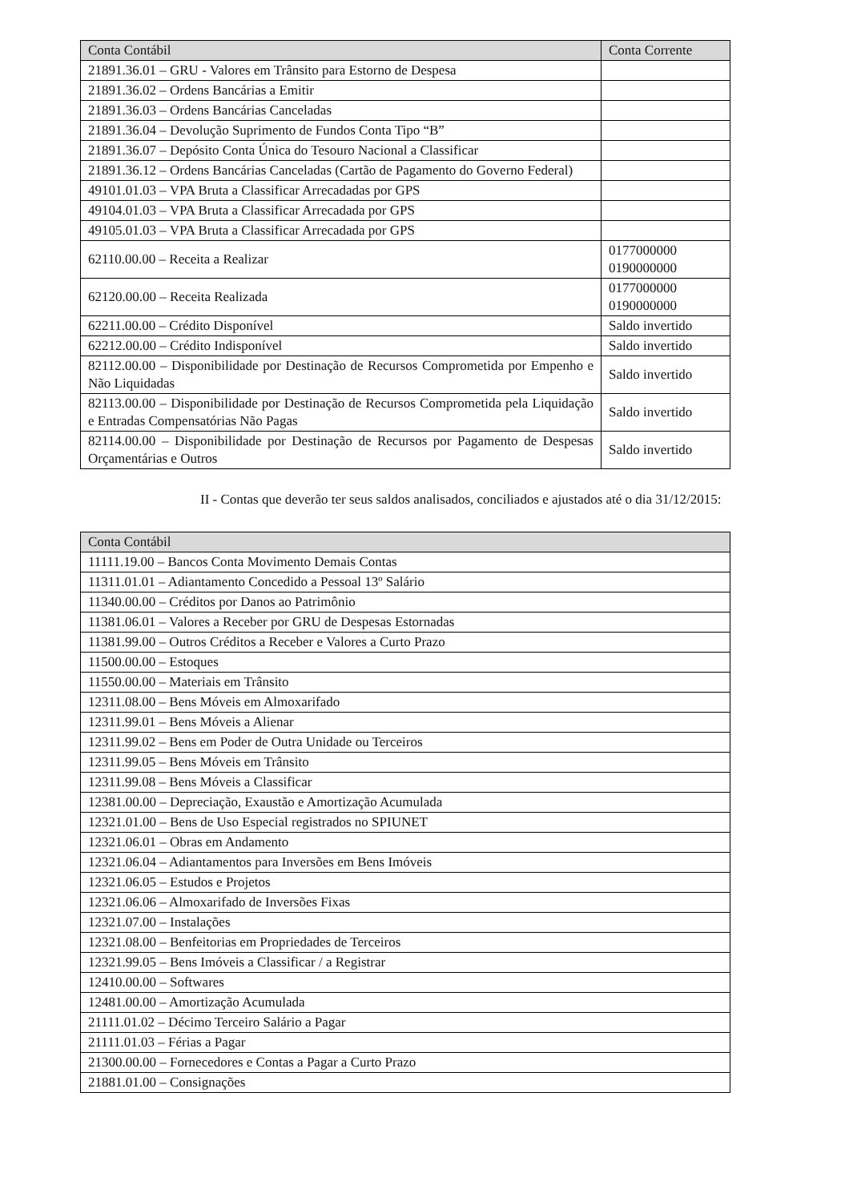| Conta Contábil | Conta Corrente |
| --- | --- |
| 21891.36.01 – GRU - Valores em Trânsito para Estorno de Despesa | |
| 21891.36.02 – Ordens Bancárias a Emitir | |
| 21891.36.03 – Ordens Bancárias Canceladas | |
| 21891.36.04 – Devolução Suprimento de Fundos Conta Tipo “B” | |
| 21891.36.07 – Depósito Conta Única do Tesouro Nacional a Classificar | |
| 21891.36.12 – Ordens Bancárias Canceladas (Cartão de Pagamento do Governo Federal) | |
| 49101.01.03 – VPA Bruta a Classificar Arrecadadas por GPS | |
| 49104.01.03 – VPA Bruta a Classificar Arrecadada por GPS | |
| 49105.01.03 – VPA Bruta a Classificar Arrecadada por GPS | |
| 62110.00.00 – Receita a Realizar | 0177000000 0190000000 |
| 62120.00.00 – Receita Realizada | 0177000000 0190000000 |
| 62211.00.00 – Crédito Disponível | Saldo invertido |
| 62212.00.00 – Crédito Indisponível | Saldo invertido |
| 82112.00.00 – Disponibilidade por Destinação de Recursos Comprometida por Empenho e Não Liquidadas | Saldo invertido |
| 82113.00.00 – Disponibilidade por Destinação de Recursos Comprometida pela Liquidação e Entradas Compensatórias Não Pagas | Saldo invertido |
| 82114.00.00 – Disponibilidade por Destinação de Recursos por Pagamento de Despesas Orçamentárias e Outros | Saldo invertido |
II - Contas que deverão ter seus saldos analisados, conciliados e ajustados até o dia 31/12/2015:
| Conta Contábil |
| --- |
| 11111.19.00 – Bancos Conta Movimento Demais Contas |
| 11311.01.01 – Adiantamento Concedido a Pessoal 13º Salário |
| 11340.00.00 – Créditos por Danos ao Patrimônio |
| 11381.06.01 – Valores a Receber por GRU de Despesas Estornadas |
| 11381.99.00 – Outros Créditos a Receber e Valores a Curto Prazo |
| 11500.00.00 – Estoques |
| 11550.00.00 – Materiais em Trânsito |
| 12311.08.00 – Bens Móveis em Almoxarifado |
| 12311.99.01 – Bens Móveis a Alienar |
| 12311.99.02 – Bens em Poder de Outra Unidade ou Terceiros |
| 12311.99.05 – Bens Móveis em Trânsito |
| 12311.99.08 – Bens Móveis a Classificar |
| 12381.00.00 – Depreciação, Exaustão e Amortização Acumulada |
| 12321.01.00 – Bens de Uso Especial registrados no SPIUNET |
| 12321.06.01 – Obras em Andamento |
| 12321.06.04 – Adiantamentos para Inversões em Bens Imóveis |
| 12321.06.05 – Estudos e Projetos |
| 12321.06.06 – Almoxarifado de Inversões Fixas |
| 12321.07.00 – Instalações |
| 12321.08.00 – Benfeitorias em Propriedades de Terceiros |
| 12321.99.05 – Bens Imóveis a Classificar / a Registrar |
| 12410.00.00 – Softwares |
| 12481.00.00 – Amortização Acumulada |
| 21111.01.02 – Décimo Terceiro Salário a Pagar |
| 21111.01.03 – Férias a Pagar |
| 21300.00.00 – Fornecedores e Contas a Pagar a Curto Prazo |
| 21881.01.00 – Consignações |